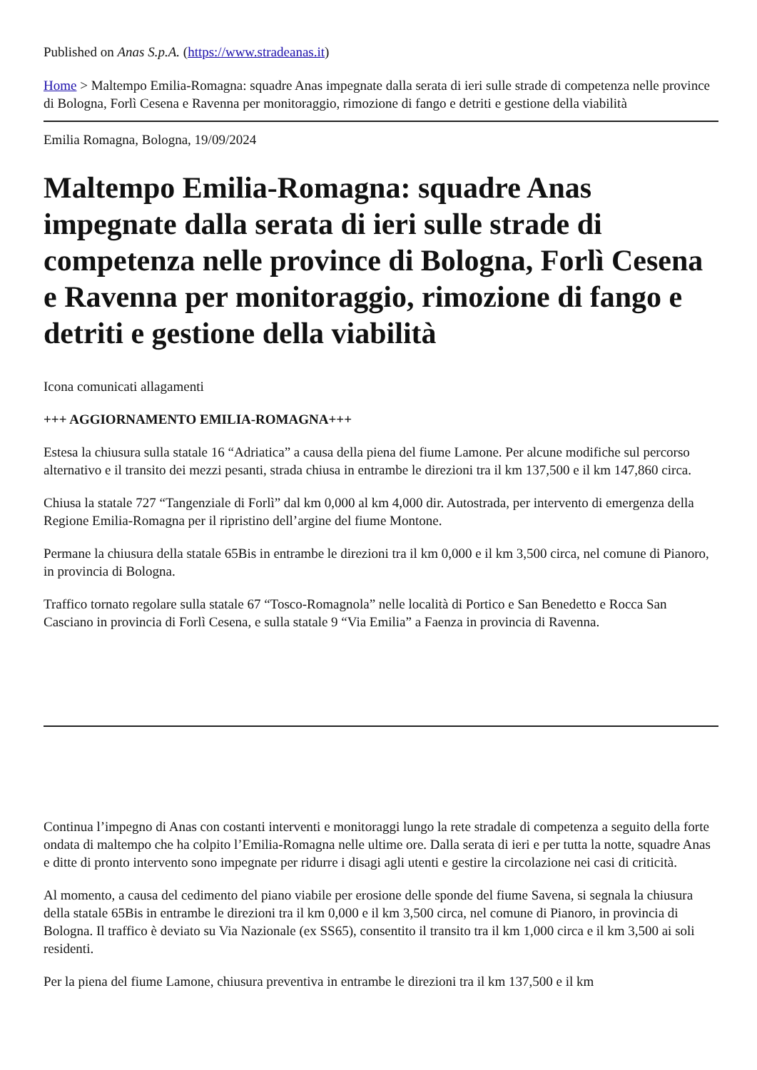Published on Anas S.p.A. (https://www.stradeanas.it)
Home > Maltempo Emilia-Romagna: squadre Anas impegnate dalla serata di ieri sulle strade di competenza nelle province di Bologna, Forlì Cesena e Ravenna per monitoraggio, rimozione di fango e detriti e gestione della viabilità
Emilia Romagna, Bologna, 19/09/2024
Maltempo Emilia-Romagna: squadre Anas impegnate dalla serata di ieri sulle strade di competenza nelle province di Bologna, Forlì Cesena e Ravenna per monitoraggio, rimozione di fango e detriti e gestione della viabilità
Icona comunicati allagamenti
+++ AGGIORNAMENTO EMILIA-ROMAGNA+++
Estesa la chiusura sulla statale 16 “Adriatica” a causa della piena del fiume Lamone. Per alcune modifiche sul percorso alternativo e il transito dei mezzi pesanti, strada chiusa in entrambe le direzioni tra il km 137,500 e il km 147,860 circa.
Chiusa la statale 727 “Tangenziale di Forlì” dal km 0,000 al km 4,000 dir. Autostrada, per intervento di emergenza della Regione Emilia-Romagna per il ripristino dell’argine del fiume Montone.
Permane la chiusura della statale 65Bis in entrambe le direzioni tra il km 0,000 e il km 3,500 circa, nel comune di Pianoro, in provincia di Bologna.
Traffico tornato regolare sulla statale 67 “Tosco-Romagnola” nelle località di Portico e San Benedetto e Rocca San Casciano in provincia di Forlì Cesena, e sulla statale 9 “Via Emilia” a Faenza in provincia di Ravenna.
Continua l’impegno di Anas con costanti interventi e monitoraggi lungo la rete stradale di competenza a seguito della forte ondata di maltempo che ha colpito l’Emilia-Romagna nelle ultime ore. Dalla serata di ieri e per tutta la notte, squadre Anas e ditte di pronto intervento sono impegnate per ridurre i disagi agli utenti e gestire la circolazione nei casi di criticità.
Al momento, a causa del cedimento del piano viabile per erosione delle sponde del fiume Savena, si segnala la chiusura della statale 65Bis in entrambe le direzioni tra il km 0,000 e il km 3,500 circa, nel comune di Pianoro, in provincia di Bologna. Il traffico è deviato su Via Nazionale (ex SS65), consentito il transito tra il km 1,000 circa e il km 3,500 ai soli residenti.
Per la piena del fiume Lamone, chiusura preventiva in entrambe le direzioni tra il km 137,500 e il km